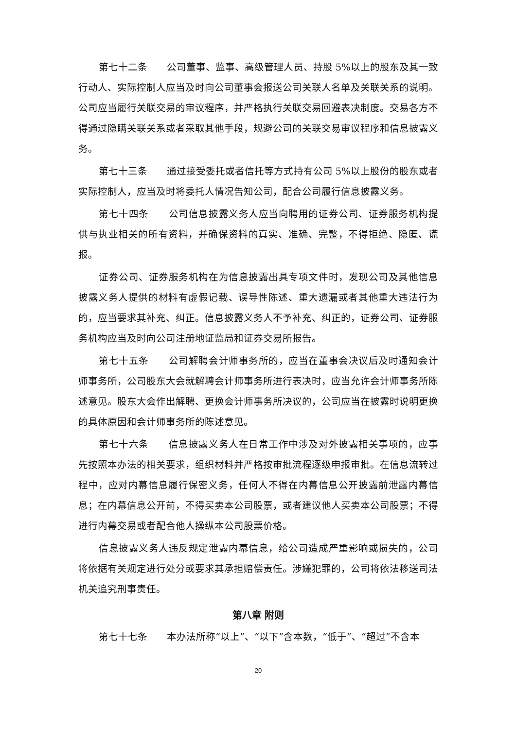第七十二条　　公司董事、监事、高级管理人员、持股 5%以上的股东及其一致行动人、实际控制人应当及时向公司董事会报送公司关联人名单及关联关系的说明。公司应当履行关联交易的审议程序，并严格执行关联交易回避表决制度。交易各方不得通过隐瞒关联关系或者采取其他手段，规避公司的关联交易审议程序和信息披露义务。
第七十三条　　通过接受委托或者信托等方式持有公司 5%以上股份的股东或者实际控制人，应当及时将委托人情况告知公司，配合公司履行信息披露义务。
第七十四条　　公司信息披露义务人应当向聘用的证券公司、证券服务机构提供与执业相关的所有资料，并确保资料的真实、准确、完整，不得拒绝、隐匿、谎报。
证券公司、证券服务机构在为信息披露出具专项文件时，发现公司及其他信息披露义务人提供的材料有虚假记载、误导性陈述、重大遗漏或者其他重大违法行为的，应当要求其补充、纠正。信息披露义务人不予补充、纠正的，证券公司、证券服务机构应当及时向公司注册地证监局和证券交易所报告。
第七十五条　　公司解聘会计师事务所的，应当在董事会决议后及时通知会计师事务所，公司股东大会就解聘会计师事务所进行表决时，应当允许会计师事务所陈述意见。股东大会作出解聘、更换会计师事务所决议的，公司应当在披露时说明更换的具体原因和会计师事务所的陈述意见。
第七十六条　　信息披露义务人在日常工作中涉及对外披露相关事项的，应事先按照本办法的相关要求，组织材料并严格按审批流程逐级申报审批。在信息流转过程中，应对内幕信息履行保密义务，任何人不得在内幕信息公开披露前泄露内幕信息；在内幕信息公开前，不得买卖本公司股票，或者建议他人买卖本公司股票；不得进行内幕交易或者配合他人操纵本公司股票价格。
信息披露义务人违反规定泄露内幕信息，给公司造成严重影响或损失的，公司将依据有关规定进行处分或要求其承担赔偿责任。涉嫌犯罪的，公司将依法移送司法机关追究刑事责任。
第八章 附则
第七十七条　　本办法所称“以上”、“以下”含本数，“低于”、“超过”不含本
20